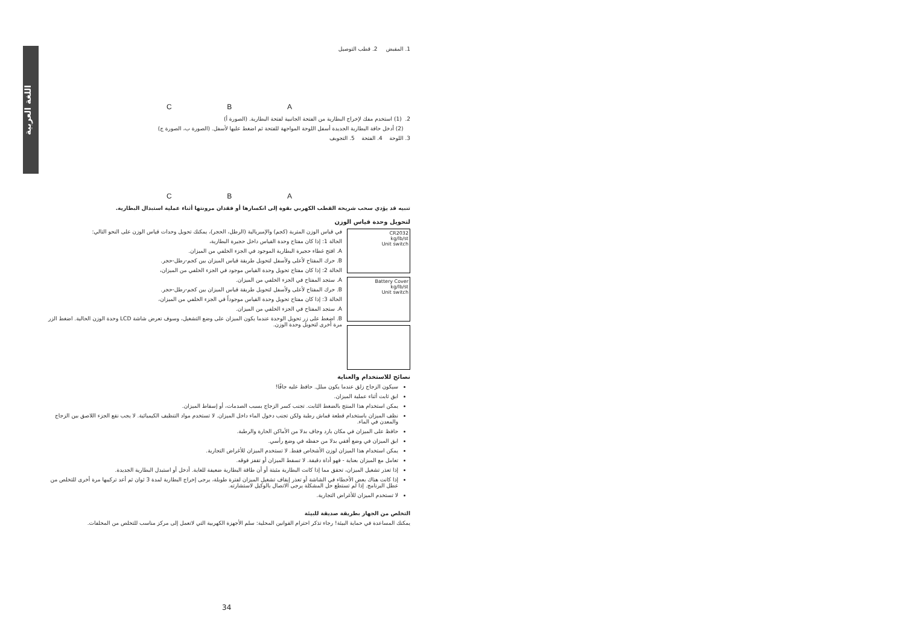اللغة العربية
1. المقبض 2. قطب التوصيل
A B C
2. (1) استخدم مفك لإخراج البطارية من الفتحة الجانبية لفتحة البطارية. (الصورة أ)
(2) أدخل حافة البطارية الجديدة أسفل اللوحة المواجهة للفتحة ثم اضغط عليها لأسفل. (الصورة ب، الصورة ج)
3. اللوحة 4. الفتحة 5. التجويف
A B C
تنبيه قد يؤدي سحب شريحة القطب الكهربي بقوة إلى انكسارها أو فقدان مرونتها أثناء عملية استبدال البطارية.
لتحويل وحدة قياس الوزن
CR2032
kg/lb/st
Unit switch
Battery Cover
kg/lb/st
Unit switch
في قياس الوزن المترية (كجم) والإمبريالية (الرطل، الحجر)، يمكنك تحويل وحدات قياس الوزن على النحو التالي:
الحالة 1: إذا كان مفتاح وحدة القياس داخل حجيرة البطارية،
A. افتح غطاء حجيرة البطارية الموجود في الجزء الخلفي من الميزان.
B. حرك المفتاح لأعلى ولأسفل لتحويل طريقة قياس الميزان بين كجم-رطل-حجر.
الحالة 2: إذا كان مفتاح تحويل وحدة القياس موجود في الجزء الخلفي من الميزان،
A. ستجد المفتاح في الجزء الخلفي من الميزان.
B. حرك المفتاح لأعلى ولأسفل لتحويل طريقة قياس الميزان بين كجم-رطل-حجر.
الحالة 3: إذا كان مفتاح تحويل وحدة القياس موجوداً في الجزء الخلفي من الميزان،
A. ستجد المفتاح في الجزء الخلفي من الميزان.
B. اضغط على زر تحويل الوحدة عندما يكون الميزان على وضع التشغيل، وسوف تعرض شاشة LCD وحدة الوزن الحالية. اضغط الزر مرة أخرى لتحويل وحدة الوزن.
نصائح للاستخدام والعناية
سيكون الزجاج زلق عندما يكون مبلل. حافظ عليه جافًا!
ابق ثابت أثناء عملية الميزان.
يمكن استخدام هذا المنتج بالضغط الثابت. تجنب كسر الزجاج بسبب الصدمات، أو إسقاط الميزان.
نظف الميزان باستخدام قطعة قماش رطبة ولكن تجنب دخول الماء داخل الميزان. لا تستخدم مواد التنظيف الكيميائية. لا يجب نقع الجزء اللاصق بين الزجاج والمعدن في الماء.
حافظ على الميزان في مكان بارد وجاف بدلا من الأماكن الحارة والرطبة.
ابق الميزان في وضع أفقي بدلا من حفظه في وضع رأسي.
يمكن استخدام هذا الميزان لوزن الأشخاص فقط. لا تستخدم الميزان للأغراض التجارية.
تعامل مع الميزان بعناية - فهو أداة دقيقة. لا تسقط الميزان أو تقفز فوقه.
إذا تعذر تشغيل الميزان، تحقق مما إذا كانت البطارية مثبتة أو أن طاقة البطارية ضعيفة للغاية. أدخل أو استبدل البطارية الجديدة.
إذا كانت هناك بعض الأخطاء في الشاشة أو تعذر إيقاف تشغيل الميزان لفترة طويلة، يرجى إخراج البطارية لمدة 3 ثوان ثم أعد تركيبها مرة أخرى للتخلص من عطل البرنامج. إذا لم تستطع حل المشكلة يرجى الاتصال بالوكيل لاستشارته.
لا تستخدم الميزان للأغراض التجارية.
التخلص من الجهاز بطريقة صديقة للبيئة
يمكنك المساعدة في حماية البيئة! رجاء تذكر احترام القوانين المحلية: سلم الأجهزة الكهربية التي لاتعمل إلى مركز مناسب للتخلص من المخلفات.
34